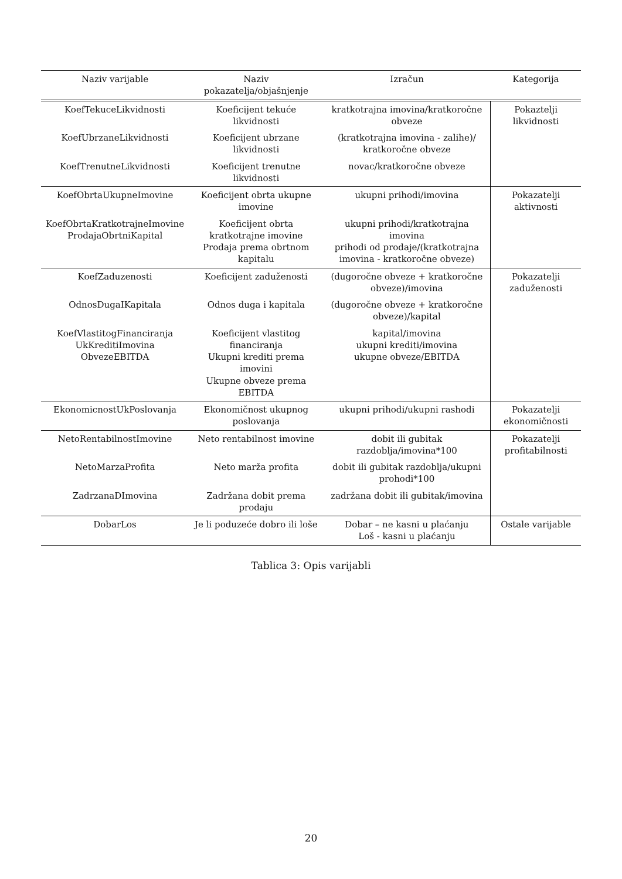| Naziv varijable | Naziv pokazatelja/objašnjenje | Izračun | Kategorija |
| --- | --- | --- | --- |
| KoefTekuceLikvidnosti | Koeficijent tekuće likvidnosti | kratkotrajna imovina/kratkoročne obveze | Pokaztelji likvidnosti |
| KoefUbrzaneLikvidnosti | Koeficijent ubrzane likvidnosti | (kratkotrajna imovina - zalihe)/ kratkoročne obveze | |
| KoefTrenutneLikvidnosti | Koeficijent trenutne likvidnosti | novac/kratkoročne obveze | |
| KoefObrtaUkupneImovine | Koeficijent obrta ukupne imovine | ukupni prihodi/imovina | Pokazatelji aktivnosti |
| KoefObrtaKratkotrajneImovine ProdajaObrtniKapital | Koeficijent obrta kratkotrajne imovine Prodaja prema obrtnom kapitalu | ukupni prihodi/kratkotrajna imovina prihodi od prodaje/(kratkotrajna imovina - kratkoročne obveze) | |
| KoefZaduzenosti | Koeficijent zaduženosti | (dugoročne obveze + kratkoročne obveze)/imovina | Pokazatelji zaduženosti |
| OdnosDugaIKapitala | Odnos duga i kapitala | (dugoročne obveze + kratkoročne obveze)/kapital | |
| KoefVlastitogFinanciranja UkKreditiImovina ObvezeEBITDA | Koeficijent vlastitog financiranja Ukupni krediti prema imovini Ukupne obveze prema EBITDA | kapital/imovina ukupni krediti/imovina ukupne obveze/EBITDA | |
| EkonomicnostUkPoslovanja | Ekonomičnost ukupnog poslovanja | ukupni prihodi/ukupni rashodi | Pokazatelji ekonomičnosti |
| NetoRentabilnostImovine | Neto rentabilnost imovine | dobit ili gubitak razdoblja/imovina*100 | Pokazatelji profitabilnosti |
| NetoMarzaProfita | Neto marža profita | dobit ili gubitak razdoblja/ukupni prohodi*100 | |
| ZadrzanaDImovina | Zadržana dobit prema prodaju | zadržana dobit ili gubitak/imovina | |
| DobarLos | Je li poduzeće dobro ili loše | Dobar – ne kasni u plaćanju Loš - kasni u plaćanju | Ostale varijable |
Tablica 3: Opis varijabli
20